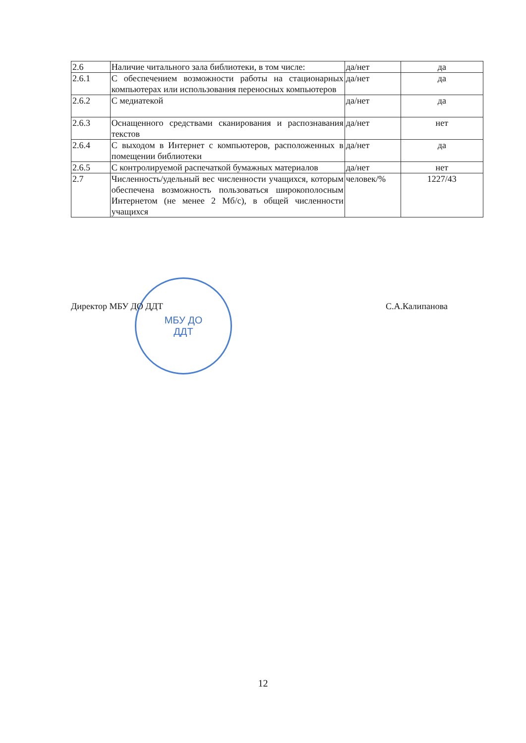| 2.6 | Наличие читального зала библиотеки, в том числе: | да/нет | да |
| 2.6.1 | С обеспечением возможности работы на стационарных компьютерах или использования переносных компьютеров | да/нет | да |
| 2.6.2 | С медиатекой | да/нет | да |
| 2.6.3 | Оснащенного средствами сканирования и распознавания текстов | да/нет | нет |
| 2.6.4 | С выходом в Интернет с компьютеров, расположенных в помещении библиотеки | да/нет | да |
| 2.6.5 | С контролируемой распечаткой бумажных материалов | да/нет | нет |
| 2.7 | Численность/удельный вес численности учащихся, которым обеспечена возможность пользоваться широкополосным Интернетом (не менее 2 Мб/с), в общей численности учащихся | человек/% | 1227/43 |
МБУ ДО
ДДТ
Директор МБУ ДО ДДТ С.А.Калипанова
12